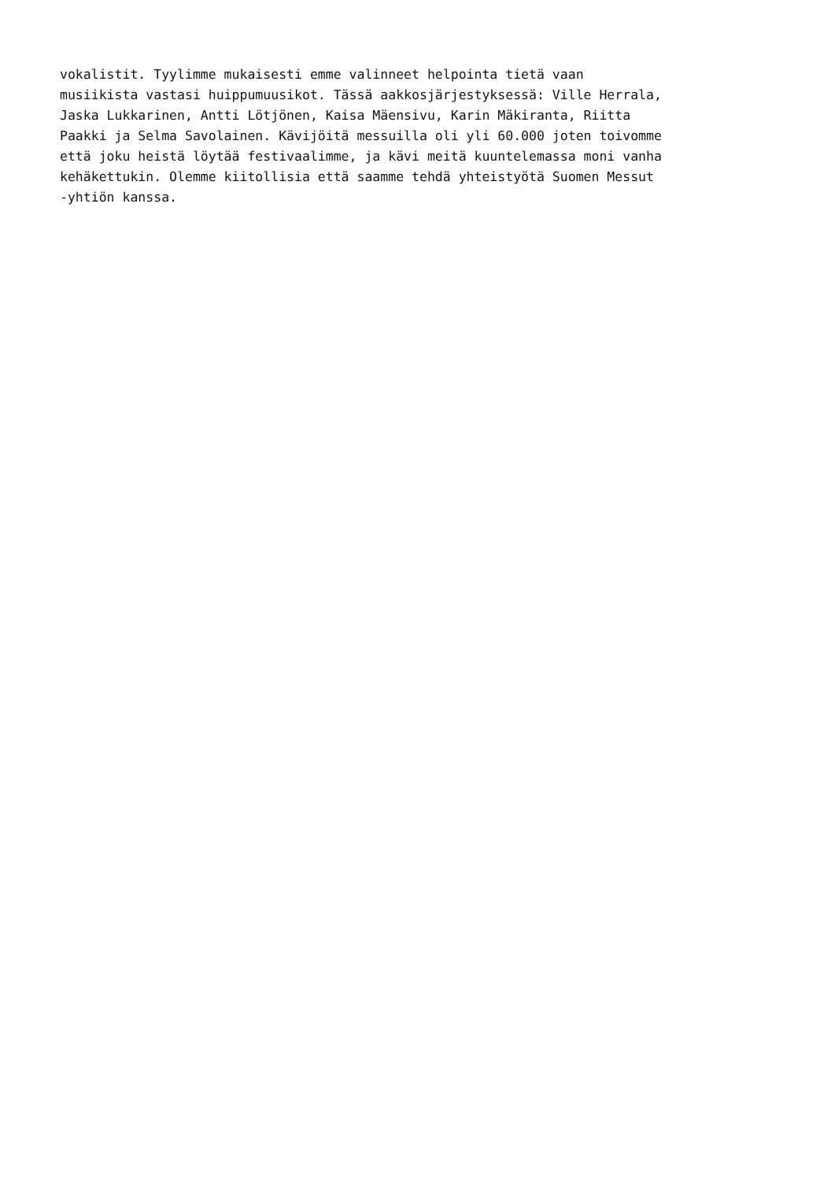vokalistit. Tyylimme mukaisesti emme valinneet helpointa tietä vaan musiikista vastasi huippumuusikot. Tässä aakkosjärjestyksessä: Ville Herrala, Jaska Lukkarinen, Antti Lötjönen, Kaisa Mäensivu, Karin Mäkiranta, Riitta Paakki ja Selma Savolainen. Kävijöitä messuilla oli yli 60.000 joten toivomme että joku heistä löytää festivaalimme, ja kävi meitä kuuntelemassa moni vanha kehäkettukin. Olemme kiitollisia että saamme tehdä yhteistyötä Suomen Messut -yhtiön kanssa.